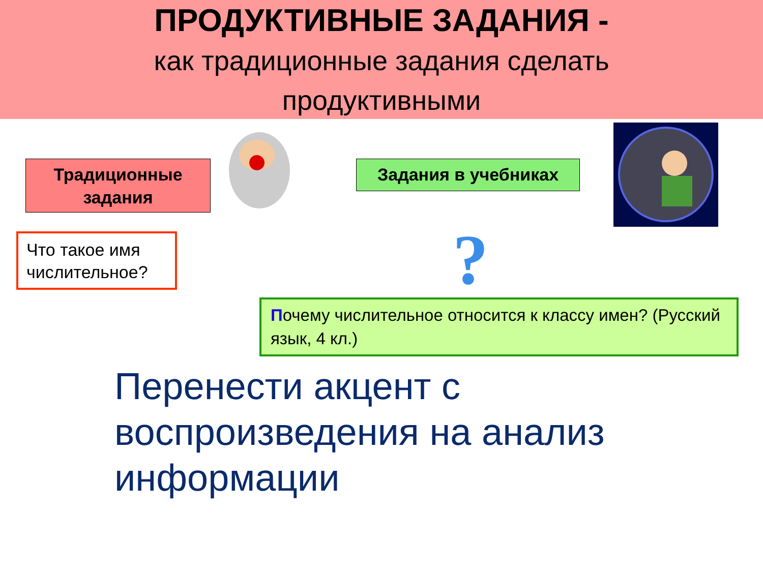ПРОДУКТИВНЫЕ ЗАДАНИЯ -
как традиционные задания сделать
продуктивными
Традиционные задания
Задания в учебниках
Что такое имя числительное?
?
Почему числительное относится к классу имен? (Русский язык, 4 кл.)
Перенести акцент с воспроизведения на анализ информации